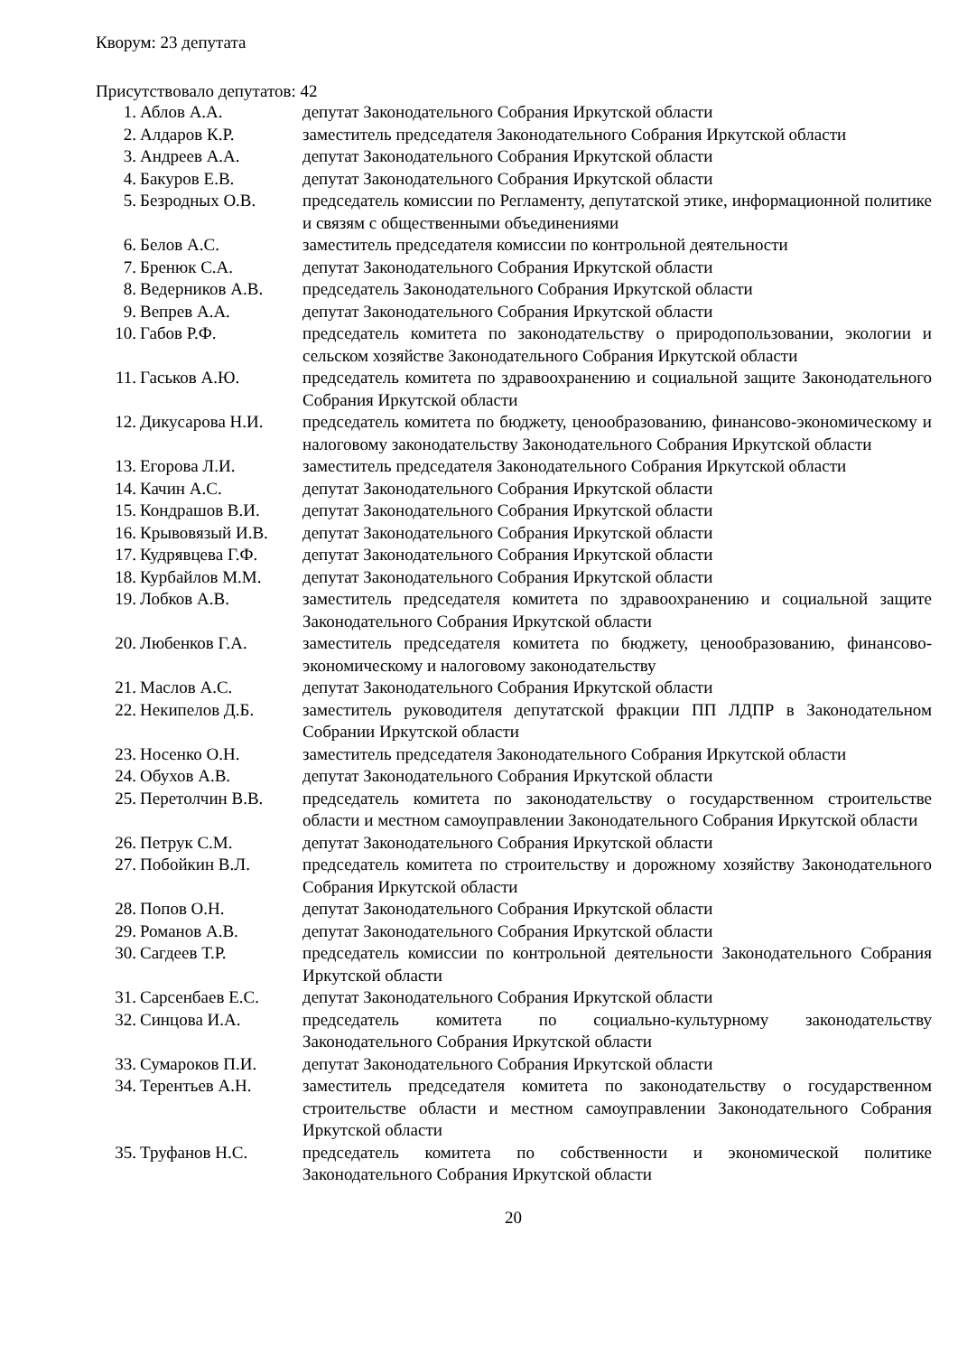Кворум: 23 депутата
Присутствовало депутатов: 42
| 1. | Аблов А.А. | депутат Законодательного Собрания Иркутской области |
| 2. | Алдаров К.Р. | заместитель председателя Законодательного Собрания Иркутской области |
| 3. | Андреев А.А. | депутат Законодательного Собрания Иркутской области |
| 4. | Бакуров Е.В. | депутат Законодательного Собрания Иркутской области |
| 5. | Безродных О.В. | председатель комиссии по Регламенту, депутатской этике, информационной политике и связям с общественными объединениями |
| 6. | Белов А.С. | заместитель председателя комиссии по контрольной деятельности |
| 7. | Бренюк С.А. | депутат Законодательного Собрания Иркутской области |
| 8. | Ведерников А.В. | председатель Законодательного Собрания Иркутской области |
| 9. | Вепрев А.А. | депутат Законодательного Собрания Иркутской области |
| 10. | Габов Р.Ф. | председатель комитета по законодательству о природопользовании, экологии и сельском хозяйстве Законодательного Собрания Иркутской области |
| 11. | Гаськов А.Ю. | председатель комитета по здравоохранению и социальной защите Законодательного Собрания Иркутской области |
| 12. | Дикусарова Н.И. | председатель комитета по бюджету, ценообразованию, финансово-экономическому и налоговому законодательству Законодательного Собрания Иркутской области |
| 13. | Егорова Л.И. | заместитель председателя Законодательного Собрания Иркутской области |
| 14. | Качин А.С. | депутат Законодательного Собрания Иркутской области |
| 15. | Кондрашов В.И. | депутат Законодательного Собрания Иркутской области |
| 16. | Крывовязый И.В. | депутат Законодательного Собрания Иркутской области |
| 17. | Кудрявцева Г.Ф. | депутат Законодательного Собрания Иркутской области |
| 18. | Курбайлов М.М. | депутат Законодательного Собрания Иркутской области |
| 19. | Лобков А.В. | заместитель председателя комитета по здравоохранению и социальной защите Законодательного Собрания Иркутской области |
| 20. | Любенков Г.А. | заместитель председателя комитета по бюджету, ценообразованию, финансово-экономическому и налоговому законодательству |
| 21. | Маслов А.С. | депутат Законодательного Собрания Иркутской области |
| 22. | Некипелов Д.Б. | заместитель руководителя депутатской фракции ПП ЛДПР в Законодательном Собрании Иркутской области |
| 23. | Носенко О.Н. | заместитель председателя Законодательного Собрания Иркутской области |
| 24. | Обухов А.В. | депутат Законодательного Собрания Иркутской области |
| 25. | Перетолчин В.В. | председатель комитета по законодательству о государственном строительстве области и местном самоуправлении Законодательного Собрания Иркутской области |
| 26. | Петрук С.М. | депутат Законодательного Собрания Иркутской области |
| 27. | Побойкин В.Л. | председатель комитета по строительству и дорожному хозяйству Законодательного Собрания Иркутской области |
| 28. | Попов О.Н. | депутат Законодательного Собрания Иркутской области |
| 29. | Романов А.В. | депутат Законодательного Собрания Иркутской области |
| 30. | Сагдеев Т.Р. | председатель комиссии по контрольной деятельности Законодательного Собрания Иркутской области |
| 31. | Сарсенбаев Е.С. | депутат Законодательного Собрания Иркутской области |
| 32. | Синцова И.А. | председатель комитета по социально-культурному законодательству Законодательного Собрания Иркутской области |
| 33. | Сумароков П.И. | депутат Законодательного Собрания Иркутской области |
| 34. | Терентьев А.Н. | заместитель председателя комитета по законодательству о государственном строительстве области и местном самоуправлении Законодательного Собрания Иркутской области |
| 35. | Труфанов Н.С. | председатель комитета по собственности и экономической политике Законодательного Собрания Иркутской области |
20